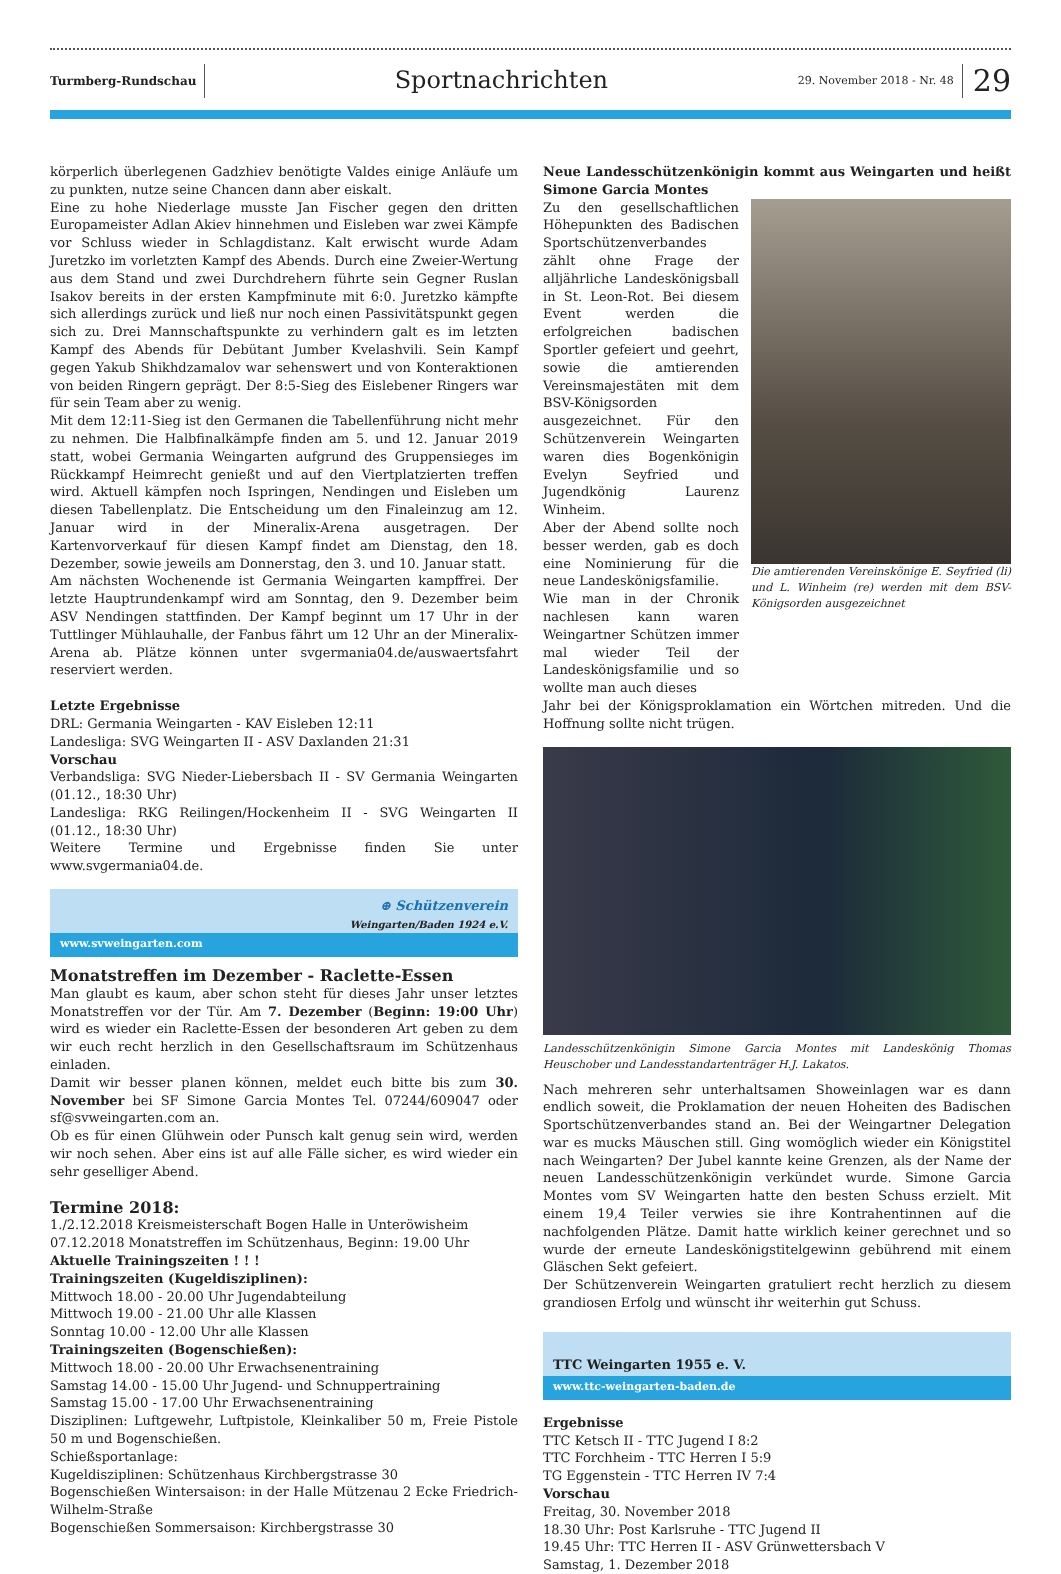Turmberg-Rundschau
Sportnachrichten
29. November 2018 - Nr. 48
29
körperlich überlegenen Gadzhiev benötigte Valdes einige Anläufe um zu punkten, nutze seine Chancen dann aber eiskalt.
Eine zu hohe Niederlage musste Jan Fischer gegen den dritten Europameister Adlan Akiev hinnehmen und Eisleben war zwei Kämpfe vor Schluss wieder in Schlagdistanz. Kalt erwischt wurde Adam Juretzko im vorletzten Kampf des Abends. Durch eine Zweier-Wertung aus dem Stand und zwei Durchdrehern führte sein Gegner Ruslan Isakov bereits in der ersten Kampfminute mit 6:0. Juretzko kämpfte sich allerdings zurück und ließ nur noch einen Passivitätspunkt gegen sich zu. Drei Mannschaftspunkte zu verhindern galt es im letzten Kampf des Abends für Debütant Jumber Kvelashvili. Sein Kampf gegen Yakub Shikhdzamalov war sehenswert und von Konteraktionen von beiden Ringern geprägt. Der 8:5-Sieg des Eislebener Ringers war für sein Team aber zu wenig.
Mit dem 12:11-Sieg ist den Germanen die Tabellenführung nicht mehr zu nehmen. Die Halbfinalkämpfe finden am 5. und 12. Januar 2019 statt, wobei Germania Weingarten aufgrund des Gruppensieges im Rückkampf Heimrecht genießt und auf den Viertplatzierten treffen wird. Aktuell kämpfen noch Ispringen, Nendingen und Eisleben um diesen Tabellenplatz. Die Entscheidung um den Finaleinzug am 12. Januar wird in der Mineralix-Arena ausgetragen. Der Kartenvorverkauf für diesen Kampf findet am Dienstag, den 18. Dezember, sowie jeweils am Donnerstag, den 3. und 10. Januar statt.
Am nächsten Wochenende ist Germania Weingarten kampffrei. Der letzte Hauptrundenkampf wird am Sonntag, den 9. Dezember beim ASV Nendingen stattfinden. Der Kampf beginnt um 17 Uhr in der Tuttlinger Mühlauhalle, der Fanbus fährt um 12 Uhr an der Mineralix-Arena ab. Plätze können unter svgermania04.de/auswaertsfahrt reserviert werden.
Letzte Ergebnisse
DRL: Germania Weingarten - KAV Eisleben 12:11
Landesliga: SVG Weingarten II - ASV Daxlanden 21:31
Vorschau
Verbandsliga: SVG Nieder-Liebersbach II - SV Germania Weingarten (01.12., 18:30 Uhr)
Landesliga: RKG Reilingen/Hockenheim II - SVG Weingarten II (01.12., 18:30 Uhr)
Weitere Termine und Ergebnisse finden Sie unter www.svgermania04.de.
⊕ Schützenverein
Weingarten/Baden 1924 e.V.
www.svweingarten.com
Monatstreffen im Dezember - Raclette-Essen
Man glaubt es kaum, aber schon steht für dieses Jahr unser letztes Monatstreffen vor der Tür. Am 7. Dezember (Beginn: 19:00 Uhr) wird es wieder ein Raclette-Essen der besonderen Art geben zu dem wir euch recht herzlich in den Gesellschaftsraum im Schützenhaus einladen.
Damit wir besser planen können, meldet euch bitte bis zum 30. November bei SF Simone Garcia Montes Tel. 07244/609047 oder sf@svweingarten.com an.
Ob es für einen Glühwein oder Punsch kalt genug sein wird, werden wir noch sehen. Aber eins ist auf alle Fälle sicher, es wird wieder ein sehr geselliger Abend.
Termine 2018:
1./2.12.2018 Kreismeisterschaft Bogen Halle in Unteröwisheim
07.12.2018 Monatstreffen im Schützenhaus, Beginn: 19.00 Uhr
Aktuelle Trainingszeiten ! ! !
Trainingszeiten (Kugeldisziplinen):
Mittwoch 18.00 - 20.00 Uhr Jugendabteilung
Mittwoch 19.00 - 21.00 Uhr alle Klassen
Sonntag 10.00 - 12.00 Uhr alle Klassen
Trainingszeiten (Bogenschießen):
Mittwoch 18.00 - 20.00 Uhr Erwachsenentraining
Samstag 14.00 - 15.00 Uhr Jugend- und Schnuppertraining
Samstag 15.00 - 17.00 Uhr Erwachsenentraining
Disziplinen: Luftgewehr, Luftpistole, Kleinkaliber 50 m, Freie Pistole 50 m und Bogenschießen.
Schießsportanlage:
Kugeldisziplinen: Schützenhaus Kirchbergstrasse 30
Bogenschießen Wintersaison: in der Halle Mützenau 2 Ecke Friedrich-Wilhelm-Straße
Bogenschießen Sommersaison: Kirchbergstrasse 30
Neue Landesschützenkönigin kommt aus Weingarten und heißt Simone Garcia Montes
Zu den gesellschaftlichen Höhepunkten des Badischen Sportschützenverbandes zählt ohne Frage der alljährliche Landeskönigsball in St. Leon-Rot. Bei diesem Event werden die erfolgreichen badischen Sportler gefeiert und geehrt, sowie die amtierenden Vereinsmajestäten mit dem BSV-Königsorden ausgezeichnet. Für den Schützenverein Weingarten waren dies Bogenkönigin Evelyn Seyfried und Jugendkönig Laurenz Winheim.
Aber der Abend sollte noch besser werden, gab es doch eine Nominierung für die neue Landeskönigsfamilie.
Wie man in der Chronik nachlesen kann waren Weingartner Schützen immer mal wieder Teil der Landeskönigsfamilie und so wollte man auch dieses
Die amtierenden Vereinskönige E. Seyfried (li) und L. Winheim (re) werden mit dem BSV-Königsorden ausgezeichnet
Jahr bei der Königsproklamation ein Wörtchen mitreden. Und die Hoffnung sollte nicht trügen.
Landesschützenkönigin Simone Garcia Montes mit Landeskönig Thomas Heuschober und Landesstandartenträger H.J. Lakatos.
Nach mehreren sehr unterhaltsamen Showeinlagen war es dann endlich soweit, die Proklamation der neuen Hoheiten des Badischen Sportschützenverbandes stand an. Bei der Weingartner Delegation war es mucks Mäuschen still. Ging womöglich wieder ein Königstitel nach Weingarten? Der Jubel kannte keine Grenzen, als der Name der neuen Landesschützenkönigin verkündet wurde. Simone Garcia Montes vom SV Weingarten hatte den besten Schuss erzielt. Mit einem 19,4 Teiler verwies sie ihre Kontrahentinnen auf die nachfolgenden Plätze. Damit hatte wirklich keiner gerechnet und so wurde der erneute Landeskönigstitelgewinn gebührend mit einem Gläschen Sekt gefeiert.
Der Schützenverein Weingarten gratuliert recht herzlich zu diesem grandiosen Erfolg und wünscht ihr weiterhin gut Schuss.
TTC Weingarten 1955 e. V.
www.ttc-weingarten-baden.de
Ergebnisse
TTC Ketsch II - TTC Jugend I 8:2
TTC Forchheim - TTC Herren I 5:9
TG Eggenstein - TTC Herren IV 7:4
Vorschau
Freitag, 30. November 2018
18.30 Uhr: Post Karlsruhe - TTC Jugend II
19.45 Uhr: TTC Herren II - ASV Grünwettersbach V
Samstag, 1. Dezember 2018